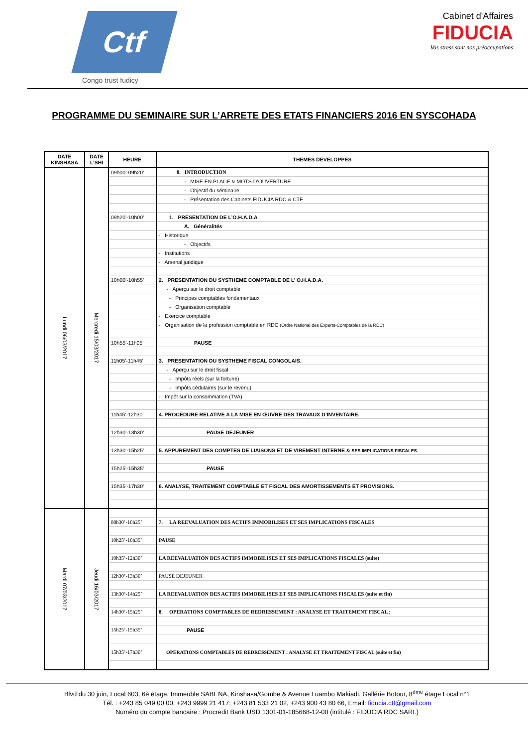Ctf
Congo trust fudicy
Cabinet d'Affaires
FIDUCIA
Vos stress sont nos préoccupations
PROGRAMME DU SEMINAIRE SUR L’ARRETE DES ETATS FINANCIERS 2016 EN SYSCOHADA
| DATE KINSHASA | DATE L’SHI | HEURE | THEMES DEVELOPPES |
| --- | --- | --- | --- |
| Lundi 06/03/2017 | Mercredi 15/03/2017 | 09h00’-09h20’ | 0. INTRODUCTION |
| | | | - MISE EN PLACE & MOTS D’OUVERTURE |
| | | | - Objectif du séminaire |
| | | | - Présentation des Cabinets FIDUCIA RDC & CTF |
| | | 09h20’-10h00’ | 1. PRESENTATION DE L’O.H.A.D.A |
| | | | A. Généralités |
| | | | - Historique |
| | | | - Objectifs |
| | | | - Institutions |
| | | | - Arsenal juridique |
| | | 10h00’-10h55’ | 2. PRESENTATION DU SYSTHEME COMPTABLE DE L’ O.H.A.D.A. |
| | | | - Aperçu sur le droit comptable |
| | | | - Principes comptables fondamentaux |
| | | | - Organisation comptable |
| | | | - Exercice comptable |
| | | | - Organisation de la profession comptable en RDC (Ordre National des Experts-Comptables de la RDC) |
| | | 10h55’-11h05’ | PAUSE |
| | | 11h05’-11h45’ | 3. PRESENTATION DU SYSTHEME FISCAL CONGOLAIS. |
| | | | - Aperçu sur le droit fiscal |
| | | | - Impôts réels (sur la fortune) |
| | | | - Impôts cédulaires (sur le revenu) |
| | | | - Impôt sur la consommation (TVA) |
| | | 11h45’-12h30’ | 4. PROCEDURE RELATIVE A LA MISE EN ŒUVRE DES TRAVAUX D’INVENTAIRE. |
| | | 12h30’-13h30’ | PAUSE DEJEUNER |
| | | 13h30’-15h25’ | 5. APPUREMENT DES COMPTES DE LIAISONS ET DE VIREMENT INTERNE & SES IMPLICATIONS FISCALES. |
| | | 15h25’-15h35’ | PAUSE |
| | | 15h35’-17h30’ | 6. ANALYSE, TRAITEMENT COMPTABLE ET FISCAL DES AMORTISSEMENTS ET PROVISIONS. |
| Mardi 07/03/2017 | Jeudi 16/03/2017 | | |
| | | 08h30’-10h25’ | 7. LA REEVALUATION DES ACTIFS IMMOBILISES ET SES IMPLICATIONS FISCALES |
| | | 10h25’-10h35’ | PAUSE |
| | | 10h35’-12h30’ | LA REEVALUATION DES ACTIFS IMMOBILISES ET SES IMPLICATIONS FISCALES (suite) |
| | | 12h30’-13h30’ | PAUSE DEJEUNER |
| | | 13h30’-14h25’ | LA REEVALUATION DES ACTIFS IMMOBILISES ET SES IMPLICATIONS FISCALES (suite et fin) |
| | | 14h30’-15h25’ | 8. OPERATIONS COMPTABLES DE REDRESSEMENT : ANALYSE ET TRAITEMENT FISCAL ; |
| | | 15h25’-15h35’ | PAUSE |
| | | 15h35’-17h30’ | OPERATIONS COMPTABLES DE REDRESSEMENT : ANALYSE ET TRAITEMENT FISCAL (suite et fin) |
Blvd du 30 juin, Local 603, 6è étage, Immeuble SABENA, Kinshasa/Gombe & Avenue Luambo Makiadi, Gallérie Botour, 8<sup>ème</sup> étage Local n°1
Tél. : +243 85 049 00 00, +243 9999 21 417; +243 81 533 21 02, +243 900 43 80 66, Email: fiducia.ctf@gmail.com
Numéro du compte bancaire : Procredit Bank USD 1301-01-185668-12-00 (intitulé : FIDUCIA RDC SARL)